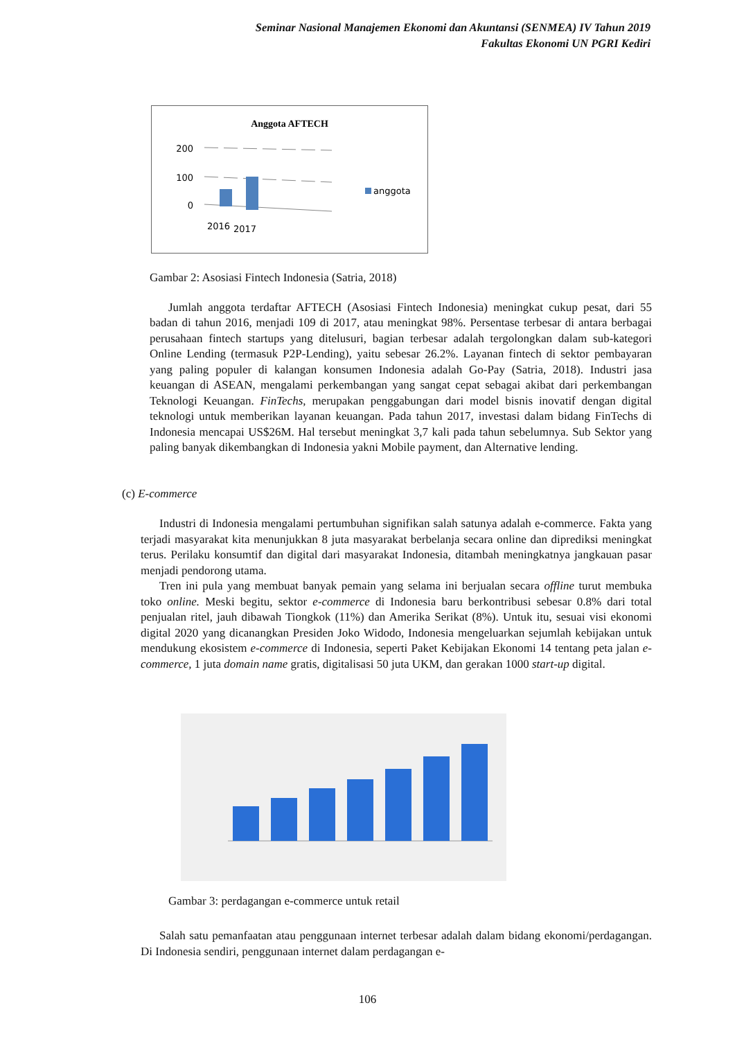Seminar Nasional Manajemen Ekonomi dan Akuntansi (SENMEA) IV Tahun 2019
Fakultas Ekonomi UN PGRI Kediri
Anggota AFTECH
200
100
0
2016
2017
anggota
Gambar 2: Asosiasi Fintech Indonesia (Satria, 2018)
Jumlah anggota terdaftar AFTECH (Asosiasi Fintech Indonesia) meningkat cukup pesat, dari 55 badan di tahun 2016, menjadi 109 di 2017, atau meningkat 98%. Persentase terbesar di antara berbagai perusahaan fintech startups yang ditelusuri, bagian terbesar adalah tergolongkan dalam sub-kategori Online Lending (termasuk P2P-Lending), yaitu sebesar 26.2%. Layanan fintech di sektor pembayaran yang paling populer di kalangan konsumen Indonesia adalah Go-Pay (Satria, 2018). Industri jasa keuangan di ASEAN, mengalami perkembangan yang sangat cepat sebagai akibat dari perkembangan Teknologi Keuangan. FinTechs, merupakan penggabungan dari model bisnis inovatif dengan digital teknologi untuk memberikan layanan keuangan. Pada tahun 2017, investasi dalam bidang FinTechs di Indonesia mencapai US$26M. Hal tersebut meningkat 3,7 kali pada tahun sebelumnya. Sub Sektor yang paling banyak dikembangkan di Indonesia yakni Mobile payment, dan Alternative lending.
(c) E-commerce
Industri di Indonesia mengalami pertumbuhan signifikan salah satunya adalah e-commerce. Fakta yang terjadi masyarakat kita menunjukkan 8 juta masyarakat berbelanja secara online dan diprediksi meningkat terus. Perilaku konsumtif dan digital dari masyarakat Indonesia, ditambah meningkatnya jangkauan pasar menjadi pendorong utama.
Tren ini pula yang membuat banyak pemain yang selama ini berjualan secara offline turut membuka toko online. Meski begitu, sektor e-commerce di Indonesia baru berkontribusi sebesar 0.8% dari total penjualan ritel, jauh dibawah Tiongkok (11%) dan Amerika Serikat (8%). Untuk itu, sesuai visi ekonomi digital 2020 yang dicanangkan Presiden Joko Widodo, Indonesia mengeluarkan sejumlah kebijakan untuk mendukung ekosistem e-commerce di Indonesia, seperti Paket Kebijakan Ekonomi 14 tentang peta jalan e-commerce, 1 juta domain name gratis, digitalisasi 50 juta UKM, dan gerakan 1000 start-up digital.
Gambar 3: perdagangan e-commerce untuk retail
Salah satu pemanfaatan atau penggunaan internet terbesar adalah dalam bidang ekonomi/perdagangan. Di Indonesia sendiri, penggunaan internet dalam perdagangan e-
106